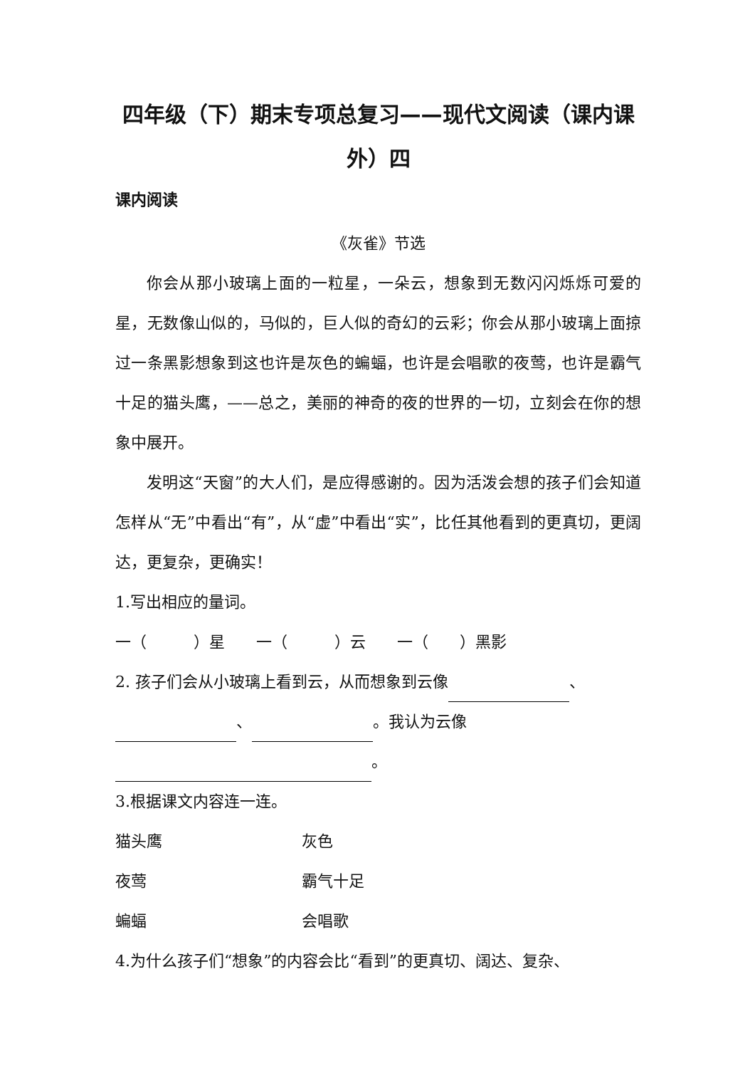四年级（下）期末专项总复习——现代文阅读（课内课外）四
课内阅读
《灰雀》节选
你会从那小玻璃上面的一粒星，一朵云，想象到无数闪闪烁烁可爱的星，无数像山似的，马似的，巨人似的奇幻的云彩；你会从那小玻璃上面掠过一条黑影想象到这也许是灰色的蝙蝠，也许是会唱歌的夜莺，也许是霸气十足的猫头鹰，——总之，美丽的神奇的夜的世界的一切，立刻会在你的想象中展开。
发明这“天窗”的大人们，是应得感谢的。因为活泼会想的孩子们会知道怎样从“无”中看出“有”，从“虚”中看出“实”，比任其他看到的更真切，更阔达，更复杂，更确实！
1.写出相应的量词。
一（　　　）星　　一（　　　）云　　一（　　）黑影
2. 孩子们会从小玻璃上看到云，从而想象到云像 、 、 。我认为云像 。
3.根据课文内容连一连。
猫头鹰 灰色
夜莺 霸气十足
蝙蝠 会唱歌
4.为什么孩子们“想象”的内容会比“看到”的更真切、阔达、复杂、